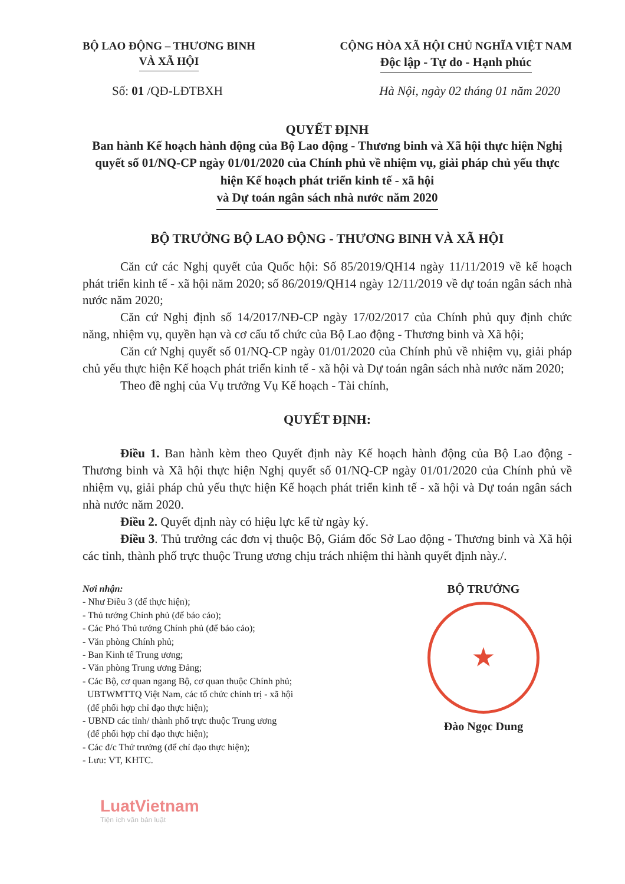BỘ LAO ĐỘNG – THƯƠNG BINH
VÀ XÃ HỘI
CỘNG HÒA XÃ HỘI CHỦ NGHĨA VIỆT NAM
Độc lập - Tự do - Hạnh phúc
Số: 01 /QĐ-LĐTBXH Hà Nội, ngày 02 tháng 01 năm 2020
QUYẾT ĐỊNH
Ban hành Kế hoạch hành động của Bộ Lao động - Thương binh và Xã hội thực hiện Nghị quyết số 01/NQ-CP ngày 01/01/2020 của Chính phủ về nhiệm vụ, giải pháp chủ yếu thực hiện Kế hoạch phát triển kinh tế - xã hội
và Dự toán ngân sách nhà nước năm 2020
BỘ TRƯỞNG BỘ LAO ĐỘNG - THƯƠNG BINH VÀ XÃ HỘI
Căn cứ các Nghị quyết của Quốc hội: Số 85/2019/QH14 ngày 11/11/2019 về kế hoạch phát triển kinh tế - xã hội năm 2020; số 86/2019/QH14 ngày 12/11/2019 về dự toán ngân sách nhà nước năm 2020;
Căn cứ Nghị định số 14/2017/NĐ-CP ngày 17/02/2017 của Chính phủ quy định chức năng, nhiệm vụ, quyền hạn và cơ cấu tổ chức của Bộ Lao động - Thương binh và Xã hội;
Căn cứ Nghị quyết số 01/NQ-CP ngày 01/01/2020 của Chính phủ về nhiệm vụ, giải pháp chủ yếu thực hiện Kế hoạch phát triển kinh tế - xã hội và Dự toán ngân sách nhà nước năm 2020;
Theo đề nghị của Vụ trưởng Vụ Kế hoạch - Tài chính,
QUYẾT ĐỊNH:
Điều 1. Ban hành kèm theo Quyết định này Kế hoạch hành động của Bộ Lao động - Thương binh và Xã hội thực hiện Nghị quyết số 01/NQ-CP ngày 01/01/2020 của Chính phủ về nhiệm vụ, giải pháp chủ yếu thực hiện Kế hoạch phát triển kinh tế - xã hội và Dự toán ngân sách nhà nước năm 2020.
Điều 2. Quyết định này có hiệu lực kể từ ngày ký.
Điều 3. Thủ trưởng các đơn vị thuộc Bộ, Giám đốc Sở Lao động - Thương binh và Xã hội các tỉnh, thành phố trực thuộc Trung ương chịu trách nhiệm thi hành quyết định này./.
Nơi nhận:
- Như Điều 3 (để thực hiện);
- Thủ tướng Chính phủ (để báo cáo);
- Các Phó Thủ tướng Chính phủ (để báo cáo);
- Văn phòng Chính phủ;
- Ban Kinh tế Trung ương;
- Văn phòng Trung ương Đảng;
- Các Bộ, cơ quan ngang Bộ, cơ quan thuộc Chính phủ;
UBTWMTTQ Việt Nam, các tổ chức chính trị - xã hội
(để phối hợp chỉ đạo thực hiện);
- UBND các tỉnh/ thành phố trực thuộc Trung ương
(để phối hợp chỉ đạo thực hiện);
- Các đ/c Thứ trưởng (để chỉ đạo thực hiện);
- Lưu: VT, KHTC.
BỘ TRƯỞNG
★
Đào Ngọc Dung
LuatVietnam
Tiện ích văn bản luật